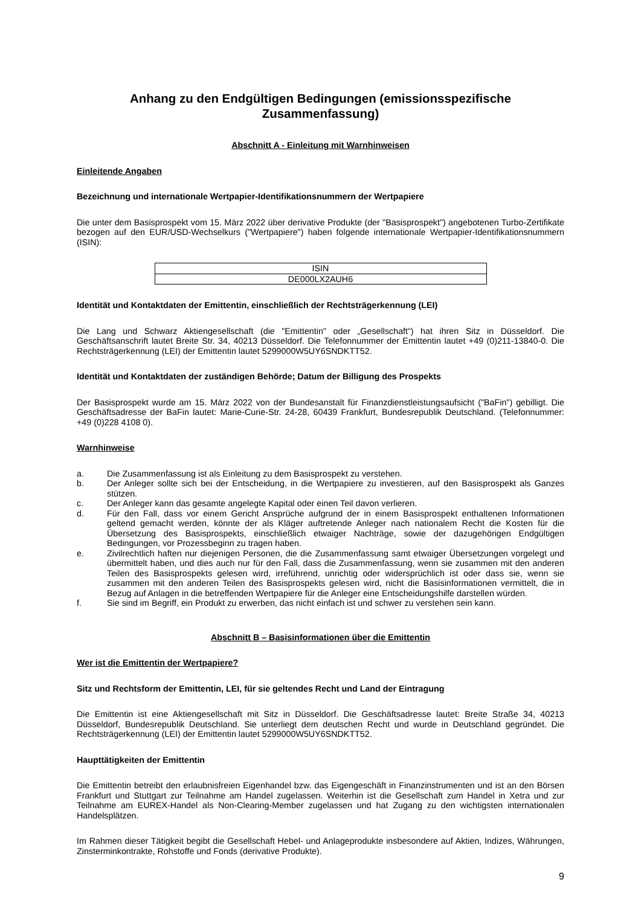Anhang zu den Endgültigen Bedingungen (emissionsspezifische Zusammenfassung)
Abschnitt A - Einleitung mit Warnhinweisen
Einleitende Angaben
Bezeichnung und internationale Wertpapier-Identifikationsnummern der Wertpapiere
Die unter dem Basisprospekt vom 15. März 2022 über derivative Produkte (der "Basisprospekt") angebotenen Turbo-Zertifikate bezogen auf den EUR/USD-Wechselkurs ("Wertpapiere") haben folgende internationale Wertpapier-Identifikationsnummern (ISIN):
| ISIN |
| DE000LX2AUH6 |
Identität und Kontaktdaten der Emittentin, einschließlich der Rechtsträgerkennung (LEI)
Die Lang und Schwarz Aktiengesellschaft (die "Emittentin" oder „Gesellschaft“) hat ihren Sitz in Düsseldorf. Die Geschäftsanschrift lautet Breite Str. 34, 40213 Düsseldorf. Die Telefonnummer der Emittentin lautet +49 (0)211-13840-0. Die Rechtsträgerkennung (LEI) der Emittentin lautet 5299000W5UY6SNDKTT52.
Identität und Kontaktdaten der zuständigen Behörde; Datum der Billigung des Prospekts
Der Basisprospekt wurde am 15. März 2022 von der Bundesanstalt für Finanzdienstleistungsaufsicht ("BaFin") gebilligt. Die Geschäftsadresse der BaFin lautet: Marie-Curie-Str. 24-28, 60439 Frankfurt, Bundesrepublik Deutschland. (Telefonnummer: +49 (0)228 4108 0).
Warnhinweise
a. Die Zusammenfassung ist als Einleitung zu dem Basisprospekt zu verstehen.
b. Der Anleger sollte sich bei der Entscheidung, in die Wertpapiere zu investieren, auf den Basisprospekt als Ganzes stützen.
c. Der Anleger kann das gesamte angelegte Kapital oder einen Teil davon verlieren.
d. Für den Fall, dass vor einem Gericht Ansprüche aufgrund der in einem Basisprospekt enthaltenen Informationen geltend gemacht werden, könnte der als Kläger auftretende Anleger nach nationalem Recht die Kosten für die Übersetzung des Basisprospekts, einschließlich etwaiger Nachträge, sowie der dazugehörigen Endgültigen Bedingungen, vor Prozessbeginn zu tragen haben.
e. Zivilrechtlich haften nur diejenigen Personen, die die Zusammenfassung samt etwaiger Übersetzungen vorgelegt und übermittelt haben, und dies auch nur für den Fall, dass die Zusammenfassung, wenn sie zusammen mit den anderen Teilen des Basisprospekts gelesen wird, irreführend, unrichtig oder widersprüchlich ist oder dass sie, wenn sie zusammen mit den anderen Teilen des Basisprospekts gelesen wird, nicht die Basisinformationen vermittelt, die in Bezug auf Anlagen in die betreffenden Wertpapiere für die Anleger eine Entscheidungshilfe darstellen würden.
f. Sie sind im Begriff, ein Produkt zu erwerben, das nicht einfach ist und schwer zu verstehen sein kann.
Abschnitt B – Basisinformationen über die Emittentin
Wer ist die Emittentin der Wertpapiere?
Sitz und Rechtsform der Emittentin, LEI, für sie geltendes Recht und Land der Eintragung
Die Emittentin ist eine Aktiengesellschaft mit Sitz in Düsseldorf. Die Geschäftsadresse lautet: Breite Straße 34, 40213 Düsseldorf, Bundesrepublik Deutschland. Sie unterliegt dem deutschen Recht und wurde in Deutschland gegründet. Die Rechtsträgerkennung (LEI) der Emittentin lautet 5299000W5UY6SNDKTT52.
Haupttätigkeiten der Emittentin
Die Emittentin betreibt den erlaubnisfreien Eigenhandel bzw. das Eigengeschäft in Finanzinstrumenten und ist an den Börsen Frankfurt und Stuttgart zur Teilnahme am Handel zugelassen. Weiterhin ist die Gesellschaft zum Handel in Xetra und zur Teilnahme am EUREX-Handel als Non-Clearing-Member zugelassen und hat Zugang zu den wichtigsten internationalen Handelsplätzen.
Im Rahmen dieser Tätigkeit begibt die Gesellschaft Hebel- und Anlageprodukte insbesondere auf Aktien, Indizes, Währungen, Zinsterminkontrakte, Rohstoffe und Fonds (derivative Produkte).
9